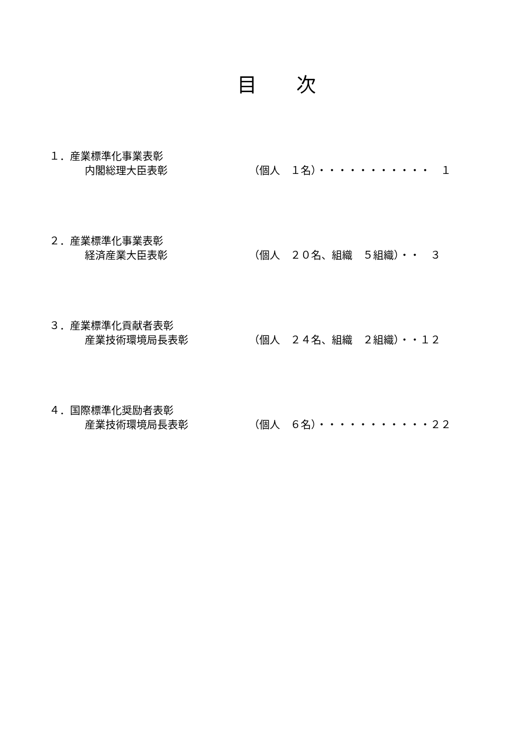目　　次
１．産業標準化事業表彰
内閣総理大臣表彰 （個人　１名）・・・・・・・・・・・　１
２．産業標準化事業表彰
経済産業大臣表彰 （個人　２０名、組織　５組織）・・　３
３．産業標準化貢献者表彰
産業技術環境局長表彰 （個人　２４名、組織　２組織）・・１２
４．国際標準化奨励者表彰
産業技術環境局長表彰 （個人　６名）・・・・・・・・・・・２２